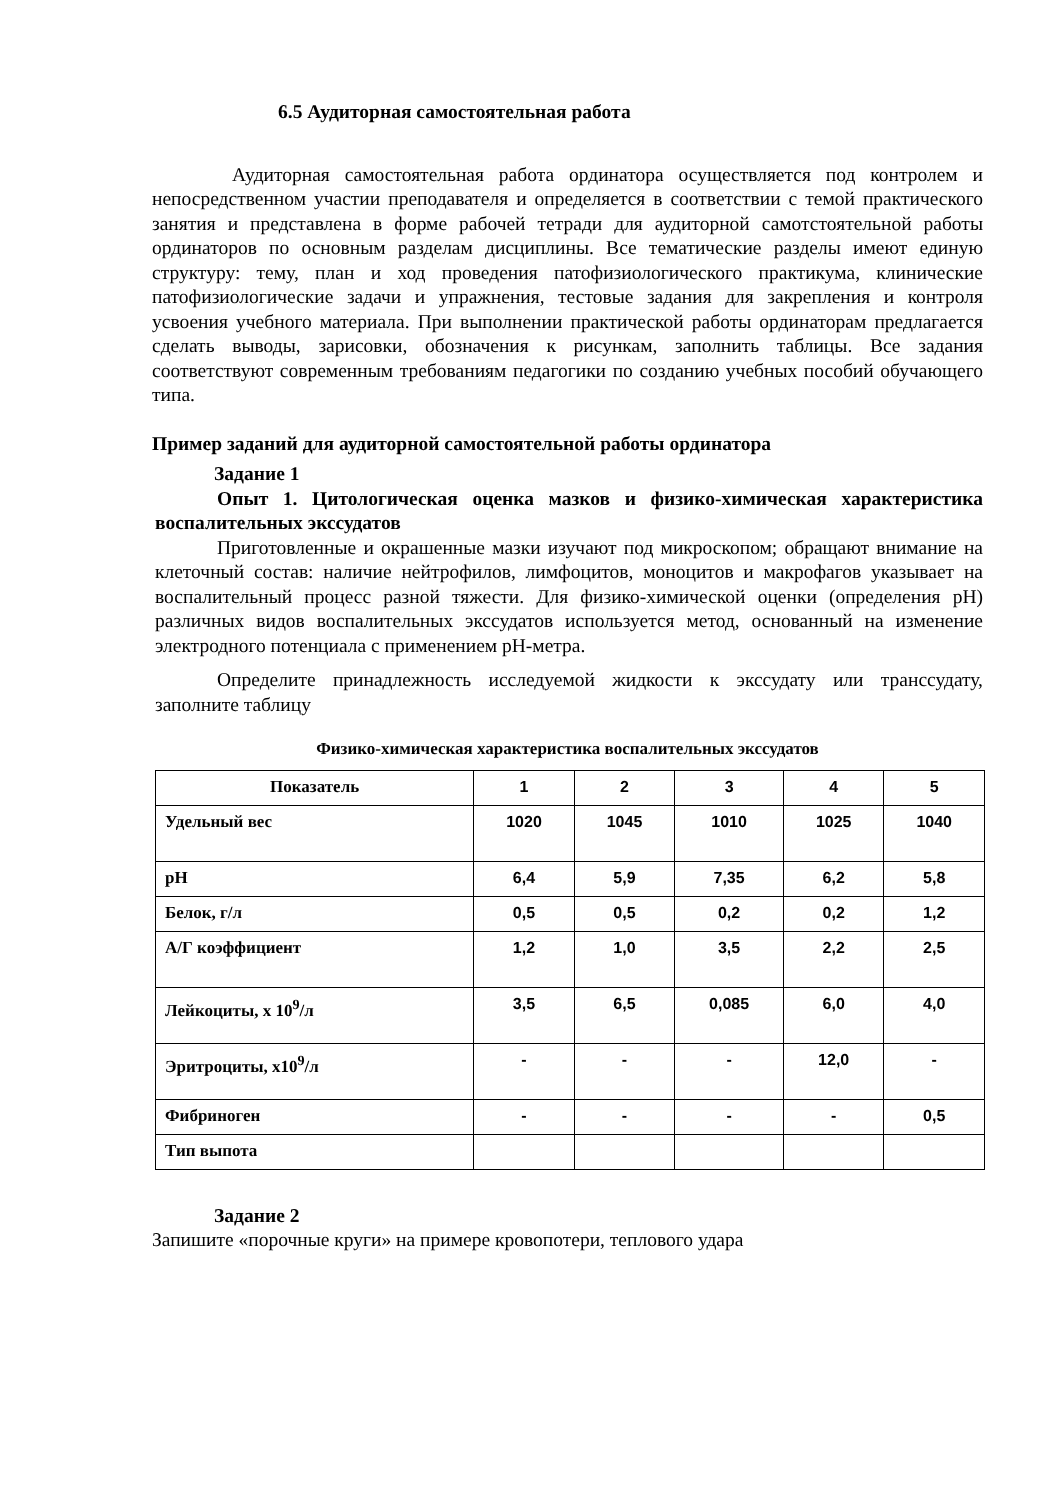6.5 Аудиторная самостоятельная работа
Аудиторная самостоятельная работа ординатора осуществляется под контролем и непосредственном участии преподавателя и определяется в соответствии с темой практического занятия и представлена в форме рабочей тетради для аудиторной самотстоятельной работы ординаторов по основным разделам дисциплины. Все тематические разделы имеют единую структуру: тему, план и ход проведения патофизиологического практикума, клинические патофизиологические задачи и упражнения, тестовые задания для закрепления и контроля усвоения учебного материала. При выполнении практической работы ординаторам предлагается сделать выводы, зарисовки, обозначения к рисункам, заполнить таблицы. Все задания соответствуют современным требованиям педагогики по созданию учебных пособий обучающего типа.
Пример заданий для аудиторной самостоятельной работы ординатора
Задание 1
Опыт 1. Цитологическая оценка мазков и физико-химическая характеристика воспалительных экссудатов
Приготовленные и окрашенные мазки изучают под микроскопом; обращают внимание на клеточный состав: наличие нейтрофилов, лимфоцитов, моноцитов и макрофагов указывает на воспалительный процесс разной тяжести. Для физико-химической оценки (определения pH) различных видов воспалительных экссудатов используется метод, основанный на изменение электродного потенциала с применением pH-метра.
Определите принадлежность исследуемой жидкости к экссудату или транссудату, заполните таблицу
Физико-химическая характеристика воспалительных экссудатов
| Показатель | 1 | 2 | 3 | 4 | 5 |
| Удельный вес | 1020 | 1045 | 1010 | 1025 | 1040 |
| pH | 6,4 | 5,9 | 7,35 | 6,2 | 5,8 |
| Белок, г/л | 0,5 | 0,5 | 0,2 | 0,2 | 1,2 |
| А/Г коэффициент | 1,2 | 1,0 | 3,5 | 2,2 | 2,5 |
| Лейкоциты, х 10<sup>9</sup>/л | 3,5 | 6,5 | 0,085 | 6,0 | 4,0 |
| Эритроциты, х10<sup>9</sup>/л | - | - | - | 12,0 | - |
| Фибриноген | - | - | - | - | 0,5 |
| Тип выпота | | | | | |
Задание 2
Запишите «порочные круги» на примере кровопотери, теплового удара